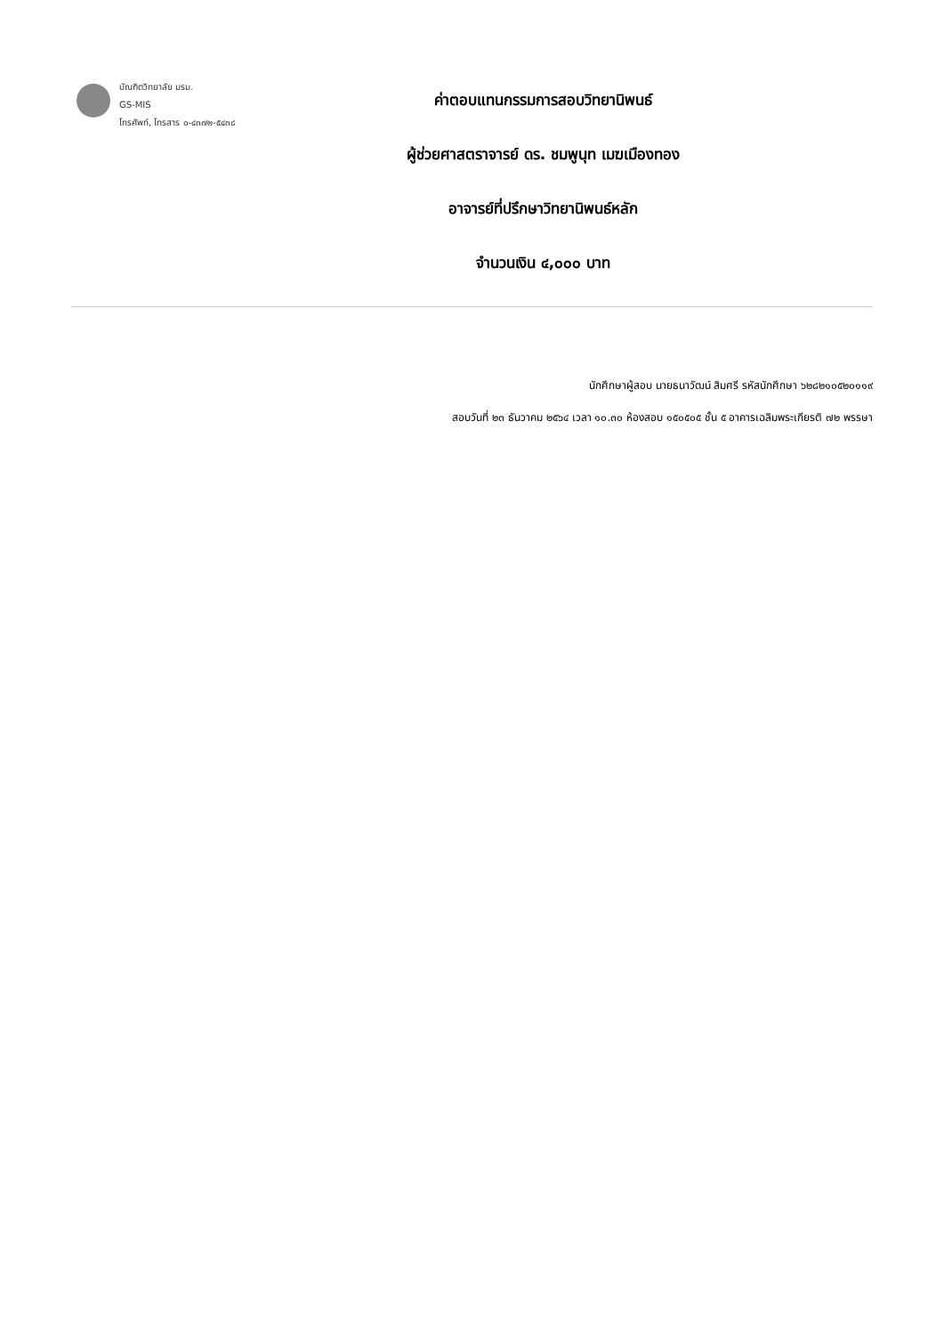บัณฑิตวิทยาลัย มรม.
GS-MIS
โทรศัพท์, โทรสาร ๐-๔๓๗๒-๕๔๓๘
ค่าตอบแทนกรรมการสอบวิทยานิพนธ์
ผู้ช่วยศาสตราจารย์ ดร. ชมพูนุท เมฆเมืองทอง
อาจารย์ที่ปรึกษาวิทยานิพนธ์หลัก
จำนวนเงิน ๔,๐๐๐ บาท
นักศึกษาผู้สอบ นายธนาวัฒน์ สิมศรี รหัสนักศึกษา ๖๒๘๒๑๐๕๒๐๑๑๙
สอบวันที่ ๒๓ ธันวาคม ๒๕๖๔ เวลา ๑๐.๓๐ ห้องสอบ ๑๕๐๕๐๕ ชั้น ๕ อาคารเฉลิมพระเกียรติ ๗๒ พรรษา